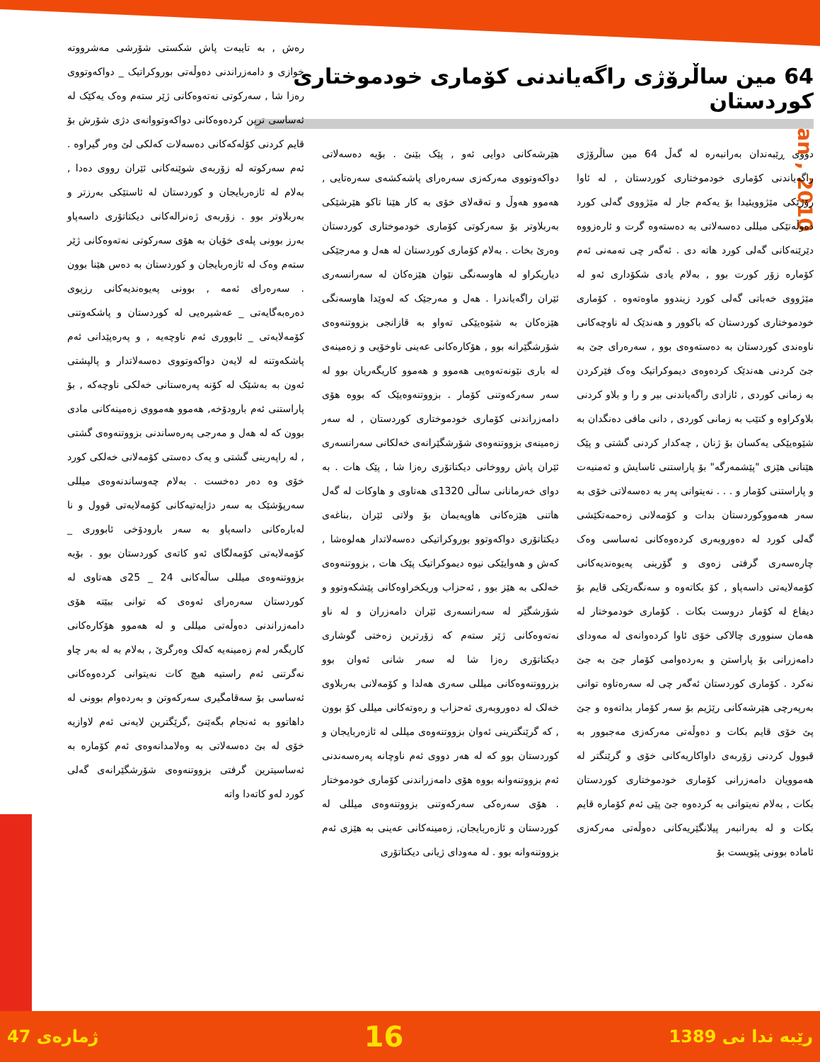Jan , 2010
64 مین ساڵرۆژی راگەیاندنی کۆماری خودموختاری کوردستان
دووی ڕێبەندان بەرانبەرە لە گەڵ 64 مین ساڵرۆژی راگەیاندنی کۆماری خودموختاری کوردستان , لە ئاوا رۆژێکی مێژوویئیدا بۆ یەکەم جار لە مێژووی گەلی کورد دەوڵەتێکی میللی دەسەلاتی بە دەستەوە گرت و ئارەزووە دێرێنەکانی گەلی کورد هاتە دی . ئەگەر چی تەمەنی ئەم کۆمارە زۆر کورت بوو , بەلام یادی شکۆداری ئەو لە مێژووی خەباتی گەلی کورد زیندوو ماوەتەوە . کۆماری خودموختاری کوردستان کە باکوور و هەندێک لە ناوچەکانی ناوەندی کوردستان بە دەستەوەی بوو , سەرەرای جێ بە جێ کردنی هەندێک کردەوەی دیموکراتیک وەک فێرکردن بە زمانی کوردی , ئازادی راگەیاندنی بیر و را و بلاو کردنی بلاوکراوە و کتێب بە زمانی کوردی , دانی مافی دەنگدان بە شێوەیێکی یەکسان بۆ ژنان , چەکدار کردنی گشتی و پێک هێنانی هێزی "پێشمەرگە" بۆ پاراستنی ئاسایش و ئەمنیەت و پاراستنی کۆمار و . . . نەیتوانی پەر بە دەسەلاتی خۆی بە سەر هەمووکوردستان بدات و کۆمەلانی زەحمەتکێشی گەلی کورد لە دەوروبەری کردەوەکانی ئەساسی وەک چارەسەری گرفتی زەوی و گۆرینی پەیوەندیەکانی کۆمەلایەتی داسەپاو , کۆ بکاتەوە و سەنگەرێکی قایم بۆ دیفاع لە کۆمار دروست بکات . کۆماری خودموختار لە هەمان سنووری چالاکی خۆی ئاوا کردەوانەی لە مەودای دامەزرانی بۆ پاراستن و بەردەوامی کۆمار جێ بە جێ نەکرد . کۆماری کوردستان ئەگەر چی لە سەرەتاوە توانی بەرپەرچی هێرشەکانی رێژیم بۆ سەر کۆمار بداتەوە و جێ پێ خۆی قایم بکات و دەوڵەتی مەرکەزی مەجبوور بە قبوول کردنی زۆربەی داواکاریەکانی خۆی و گرێنگتر لە هەموویان دامەزرانی کۆماری خودموختاری کوردستان بکات , بەلام نەیتوانی بە کردەوە جێ پێی ئەم کۆمارە قایم بکات و لە بەرانبەر پیلانگێریەکانی دەوڵەتی مەرکەزی ئامادە بوونی پێویست بۆ
هێرشەکانی دوایی ئەو , پێک بێنێ . بۆیە دەسەلاتی دواکەوتووی مەرکەزی سەرەرای پاشەکشەی سەرەتایی , هەموو هەوڵ و تەقەلای خۆی بە کار هێنا تاکو هێرشێکی بەربلاوتر بۆ سەرکوتی کۆماری خودموختاری کوردستان وەرێ بخات . بەلام کۆماری کوردستان لە هەل و مەرجێکی دیاریکراو لە هاوسەنگی نێوان هێزەکان لە سەرانسەری ئێران راگەیاندرا . هەل و مەرجێک کە لەوێدا هاوسەنگی هێزەکان بە شێوەیێکی تەواو بە قازانجی بزووتنەوەی شۆرشگێرانە بوو , هۆکارەکانی عەینی ناوخۆیی و زەمینەی لە باری نێونەتەوەیی هەموو و هەموو کاریگەریان بوو لە سەر سەرکەوتنی کۆمار . بزووتنەوەیێک کە بووە هۆی دامەزراندنی کۆماری خودموختاری کوردستان , لە سەر زەمینەی بزووتنەوەی شۆرشگێرانەی خەلکانی سەرانسەری ئێران پاش رووخانی دیکتاتۆری رەزا شا , پێک هات . بە دوای خەرمانانی ساڵی 1320ی هەتاوی و هاوکات لە گەل هاتنی هێزەکانی هاوپەیمان بۆ ولاتی ئێران ,بناغەی دیکتاتۆری دواکەوتوو بوروکراتیکی دەسەلاتدار هەلوەشا , کەش و هەوایێکی نیوە دیموکراتیک پێک هات , بزووتنەوەی خەلکی بە هێز بوو , ئەحزاب وریکخراوەکانی پێشکەوتوو و شۆرشگێر لە سەرانسەری ئێران دامەزران و لە ناو نەتەوەکانی ژێر ستەم کە زۆرترین زەختی گوشاری دیکتاتۆری رەزا شا لە سەر شانی ئەوان بوو بزرووتنەوەکانی میللی سەری هەلدا و کۆمەلانی بەربلاوی خەلک لە دەوروبەری ئەحزاب و رەوتەکانی میللی کۆ بوون , کە گرێنگترینی ئەوان بزووتنەوەی میللی لە ئازەربایجان و کوردستان بوو کە لە هەر دووی ئەم ناوچانە پەرەسەندنی ئەم بزووتنەوانە بووە هۆی دامەزراندنی کۆماری خودموختار . هۆی سەرەکی سەرکەوتنی بزووتنەوەی میللی لە کوردستان و ئازەربایجان, زەمینەکانی عەینی بە هێزی ئەم بزووتنەوانە بوو . لە مەودای ژیانی دیکتاتۆری
رەش , بە تایبەت پاش شکستی شۆرشی مەشرووتە خوازی و دامەزراندنی دەوڵەتی بوروکراتیک _ دواکەوتووی رەزا شا , سەرکوتی نەتەوەکانی ژێر ستەم وەک یەکێک لە ئەساسی ترین کردەوەکانی دواکەوتووانەی دژی شۆرش بۆ قایم کردنی کۆلەکەکانی دەسەلات کەلکی لێ وەر گیراوە . ئەم سەرکوتە لە زۆربەی شوێنەکانی ئێران رووی دەدا , بەلام لە ئازەربایجان و کوردستان لە ئاستێکی بەرزتر و بەربلاوتر بوو . زۆربەی ژەنرالەکانی دیکتاتۆری داسەپاو بەرز بوونی پلەی خۆیان بە هۆی سەرکوتی نەتەوەکانی ژێر ستەم وەک لە ئازەربایجان و کوردستان بە دەس هێنا بوون . سەرەرای ئەمە , بوونی پەیوەندیەکانی رزیوی دەرەبەگایەتی _ عەشیرەیی لە کوردستان و پاشکەوتنی کۆمەلایەتی _ ئابووری ئەم ناوچەیە , و پەرەپێدانی ئەم پاشکەوتنە لە لایەن دواکەوتووی دەسەلاتدار و پالپشتی ئەون بە بەشێک لە کۆنە پەرەستانی خەلکی ناوچەکە , بۆ پاراستنی ئەم بارودۆخە, هەموو هەمووی زەمینەکانی مادی بوون کە لە هەل و مەرجی پەرەساندنی بزووتنەوەی گشتی , لە راپەرینی گشتی و یەک دەستی کۆمەلانی خەلکی کورد خۆی وە دەر دەخست . بەلام چەوساندنەوەی میللی سەرپۆشێک بە سەر دژایەتیەکانی کۆمەلایەتی قوول و نا لەبارەکانی داسەپاو بە سەر بارودۆخی ئابووری _ کۆمەلایەتی کۆمەلگای ئەو کاتەی کوردستان بوو . بۆیە بزووتنەوەی میللی ساڵەکانی 24 _ 25ی هەتاوی لە کوردستان سەرەرای ئەوەی کە توانی ببێتە هۆی دامەزراندنی دەوڵەتی میللی و لە هەموو هۆکارەکانی کاریگەر لەم زەمینەیە کەلک وەرگرێ , بەلام بە لە بەر چاو نەگرتنی ئەم راستیە هیچ کات نەیتوانی کردەوەکانی ئەساسی بۆ سەقامگیری سەرکەوتن و بەردەوام بوونی لە داهاتوو بە ئەنجام بگەێنێ ,گرێگترین لایەنی ئەم لاوازیە خۆی لە بێ دەسەلاتی بە وەلامدانەوەی ئەم کۆمارە بە ئەساسیترین گرفتی بزووتنەوەی شۆرشگێرانەی گەلی کورد لەو کاتەدا واتە
ژمارەی 47 16 رێبە ندا نی 1389